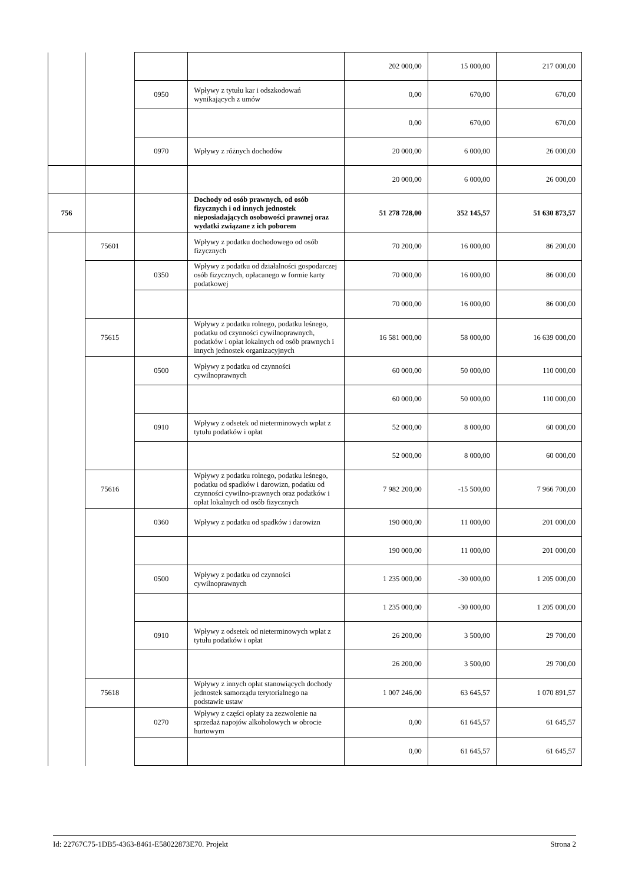| | | | | 202 000,00 | 15 000,00 | 217 000,00 |
| | | 0950 | Wpływy z tytułu kar i odszkodowań wynikających z umów | 0,00 | 670,00 | 670,00 |
| | | | | 0,00 | 670,00 | 670,00 |
| | | 0970 | Wpływy z różnych dochodów | 20 000,00 | 6 000,00 | 26 000,00 |
| | | | | 20 000,00 | 6 000,00 | 26 000,00 |
| 756 | | | Dochody od osób prawnych, od osób fizycznych i od innych jednostek nieposiadających osobowości prawnej oraz wydatki związane z ich poborem | 51 278 728,00 | 352 145,57 | 51 630 873,57 |
| | 75601 | | Wpływy z podatku dochodowego od osób fizycznych | 70 200,00 | 16 000,00 | 86 200,00 |
| | | 0350 | Wpływy z podatku od działalności gospodarczej osób fizycznych, opłacanego w formie karty podatkowej | 70 000,00 | 16 000,00 | 86 000,00 |
| | | | | 70 000,00 | 16 000,00 | 86 000,00 |
| | 75615 | | Wpływy z podatku rolnego, podatku leśnego, podatku od czynności cywilnoprawnych, podatków i opłat lokalnych od osób prawnych i innych jednostek organizacyjnych | 16 581 000,00 | 58 000,00 | 16 639 000,00 |
| | | 0500 | Wpływy z podatku od czynności cywilnoprawnych | 60 000,00 | 50 000,00 | 110 000,00 |
| | | | | 60 000,00 | 50 000,00 | 110 000,00 |
| | | 0910 | Wpływy z odsetek od nieterminowych wpłat z tytułu podatków i opłat | 52 000,00 | 8 000,00 | 60 000,00 |
| | | | | 52 000,00 | 8 000,00 | 60 000,00 |
| | 75616 | | Wpływy z podatku rolnego, podatku leśnego, podatku od spadków i darowizn, podatku od czynności cywilno-prawnych oraz podatków i opłat lokalnych od osób fizycznych | 7 982 200,00 | -15 500,00 | 7 966 700,00 |
| | | 0360 | Wpływy z podatku od spadków i darowizn | 190 000,00 | 11 000,00 | 201 000,00 |
| | | | | 190 000,00 | 11 000,00 | 201 000,00 |
| | | 0500 | Wpływy z podatku od czynności cywilnoprawnych | 1 235 000,00 | -30 000,00 | 1 205 000,00 |
| | | | | 1 235 000,00 | -30 000,00 | 1 205 000,00 |
| | | 0910 | Wpływy z odsetek od nieterminowych wpłat z tytułu podatków i opłat | 26 200,00 | 3 500,00 | 29 700,00 |
| | | | | 26 200,00 | 3 500,00 | 29 700,00 |
| | 75618 | | Wpływy z innych opłat stanowiących dochody jednostek samorządu terytorialnego na podstawie ustaw | 1 007 246,00 | 63 645,57 | 1 070 891,57 |
| | | 0270 | Wpływy z części opłaty za zezwolenie na sprzedaż napojów alkoholowych w obrocie hurtowym | 0,00 | 61 645,57 | 61 645,57 |
| | | | | 0,00 | 61 645,57 | 61 645,57 |
Id: 22767C75-1DB5-4363-8461-E58022873E70. Projekt Strona 2